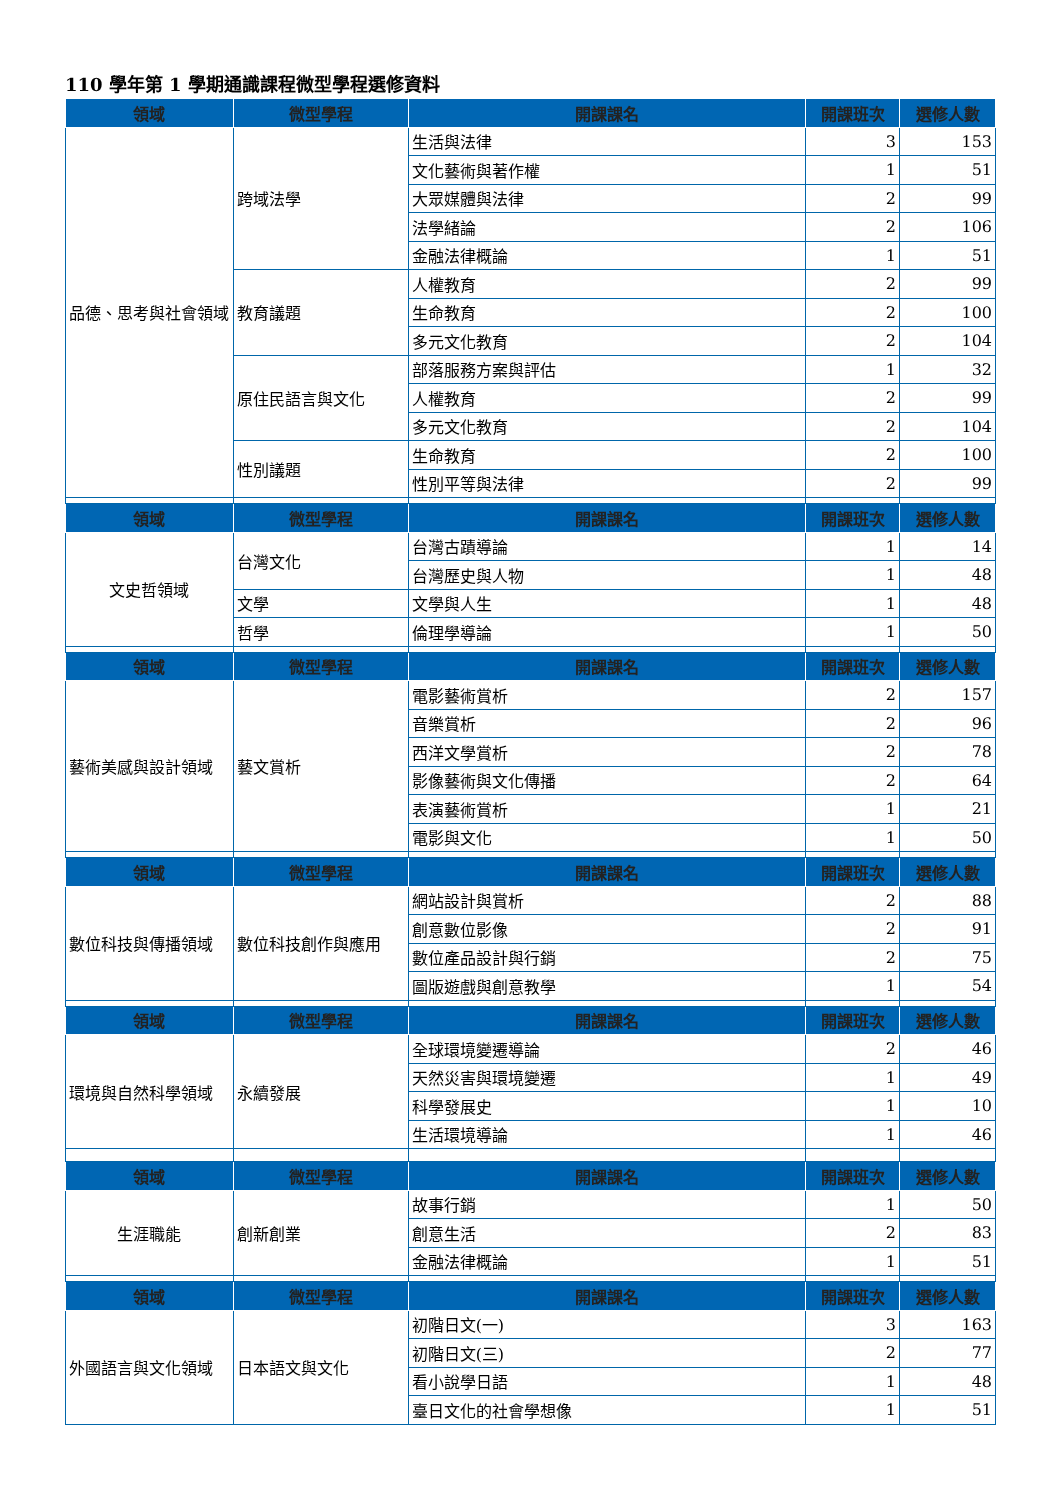110 學年第 1 學期通識課程微型學程選修資料
| 領域 | 微型學程 | 開課課名 | 開課班次 | 選修人數 |
| --- | --- | --- | --- | --- |
| 品德、思考與社會領域 | 跨域法學 | 生活與法律 | 3 | 153 |
| | | 文化藝術與著作權 | 1 | 51 |
| | | 大眾媒體與法律 | 2 | 99 |
| | | 法學緒論 | 2 | 106 |
| | | 金融法律概論 | 1 | 51 |
| | 教育議題 | 人權教育 | 2 | 99 |
| | | 生命教育 | 2 | 100 |
| | | 多元文化教育 | 2 | 104 |
| | 原住民語言與文化 | 部落服務方案與評估 | 1 | 32 |
| | | 人權教育 | 2 | 99 |
| | | 多元文化教育 | 2 | 104 |
| | 性別議題 | 生命教育 | 2 | 100 |
| | | 性別平等與法律 | 2 | 99 |
| 領域 | 微型學程 | 開課課名 | 開課班次 | 選修人數 |
| 文史哲領域 | 台灣文化 | 台灣古蹟導論 | 1 | 14 |
| | | 台灣歷史與人物 | 1 | 48 |
| | 文學 | 文學與人生 | 1 | 48 |
| | 哲學 | 倫理學導論 | 1 | 50 |
| 領域 | 微型學程 | 開課課名 | 開課班次 | 選修人數 |
| 藝術美感與設計領域 | 藝文賞析 | 電影藝術賞析 | 2 | 157 |
| | | 音樂賞析 | 2 | 96 |
| | | 西洋文學賞析 | 2 | 78 |
| | | 影像藝術與文化傳播 | 2 | 64 |
| | | 表演藝術賞析 | 1 | 21 |
| | | 電影與文化 | 1 | 50 |
| 領域 | 微型學程 | 開課課名 | 開課班次 | 選修人數 |
| 數位科技與傳播領域 | 數位科技創作與應用 | 網站設計與賞析 | 2 | 88 |
| | | 創意數位影像 | 2 | 91 |
| | | 數位產品設計與行銷 | 2 | 75 |
| | | 圖版遊戲與創意教學 | 1 | 54 |
| 領域 | 微型學程 | 開課課名 | 開課班次 | 選修人數 |
| 環境與自然科學領域 | 永續發展 | 全球環境變遷導論 | 2 | 46 |
| | | 天然災害與環境變遷 | 1 | 49 |
| | | 科學發展史 | 1 | 10 |
| | | 生活環境導論 | 1 | 46 |
| 領域 | 微型學程 | 開課課名 | 開課班次 | 選修人數 |
| 生涯職能 | 創新創業 | 故事行銷 | 1 | 50 |
| | | 創意生活 | 2 | 83 |
| | | 金融法律概論 | 1 | 51 |
| 領域 | 微型學程 | 開課課名 | 開課班次 | 選修人數 |
| 外國語言與文化領域 | 日本語文與文化 | 初階日文(一) | 3 | 163 |
| | | 初階日文(三) | 2 | 77 |
| | | 看小說學日語 | 1 | 48 |
| | | 臺日文化的社會學想像 | 1 | 51 |